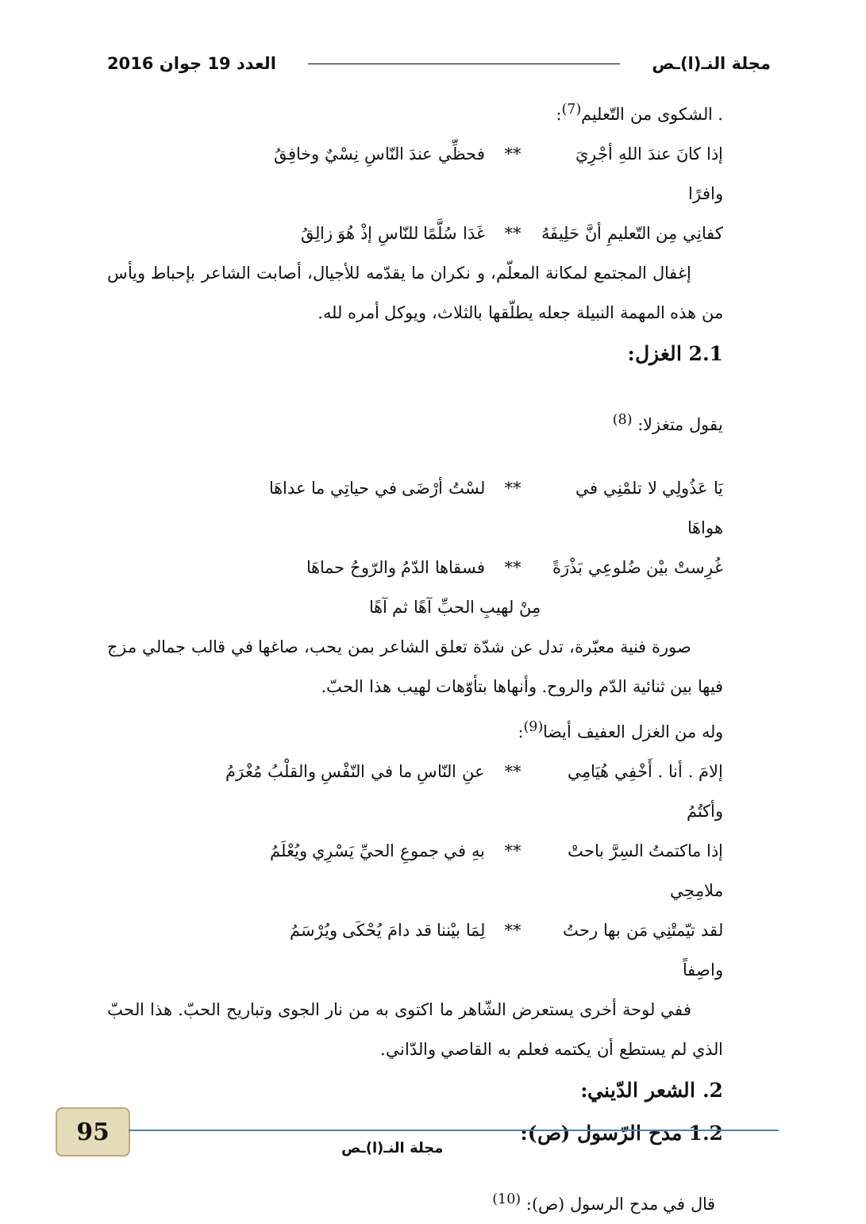مجلة النـ(ا)ـص العدد 19 جوان 2016
. الشكوى من التّعليم<sup>(7)</sup>:
إذا كانَ عندَ اللهِ أجْرِيَ وافرًا ** فحظِّي عندَ النّاسِ نِسْيٌ وخافِقُ
كفانِي مِن التّعليمِ أنَّ حَلِيفَهُ ** غَدَا سُلَّمًا للنّاسِ إذْ هُوَ زالِقُ
إغفال المجتمع لمكانة المعلّم، و نكران ما يقدّمه للأجيال، أصابت الشاعر بإحباط ويأس من هذه المهمة النبيلة جعله يطلّقها بالثلاث، ويوكل أمره لله.
2.1 الغزل:
يقول متغزلا: <sup>(8)</sup>
يَا عَذُولِي لا تلمْنِي في هواهَا ** لسْتُ أرْضَى في حياتِي ما عداهَا
غُرِستْ بيْن ضُلوعِي بَذْرَةً ** فسقاها الدّمُ والرّوحُ حماهَا
مِنْ لهيبِ الحبِّ آهًا ثم آهًا
صورة فنية معبّرة، تدل عن شدّة تعلق الشاعر بمن يحب، صاغها في قالب جمالي مزج فيها بين ثنائية الدّم والروح. وأنهاها بتأوّهات لهيب هذا الحبّ.
وله من الغزل العفيف أيضا<sup>(9)</sup>:
إلامَ . أنا . أَخْفِي هُيَامِي وأكتُمُ ** عنِ النّاسِ ما في النّفْسِ والقلْبُ مُغْرَمُ
إذا ماكتمتُ السِرَّ باحتْ ملامِحِي ** بهِ في جموعِ الحيِّ يَسْرِي ويُعْلَمُ
لقد تيّمتْنِي مَن بها رحتُ واصِفاً ** لِمَا بيْننا قد دامَ يُحْكَى ويُرْسَمُ
ففي لوحة أخرى يستعرض الشّاهر ما اكتوى به من نار الجوى وتباريح الحبّ. هذا الحبّ الذي لم يستطع أن يكتمه فعلم به القاصي والدّاني.
2. الشعر الدّيني:
1.2 مدح الرّسول (ص):
قال في مدح الرسول (ص): <sup>(10)</sup>
95
مجلة النـ(ا)ـص